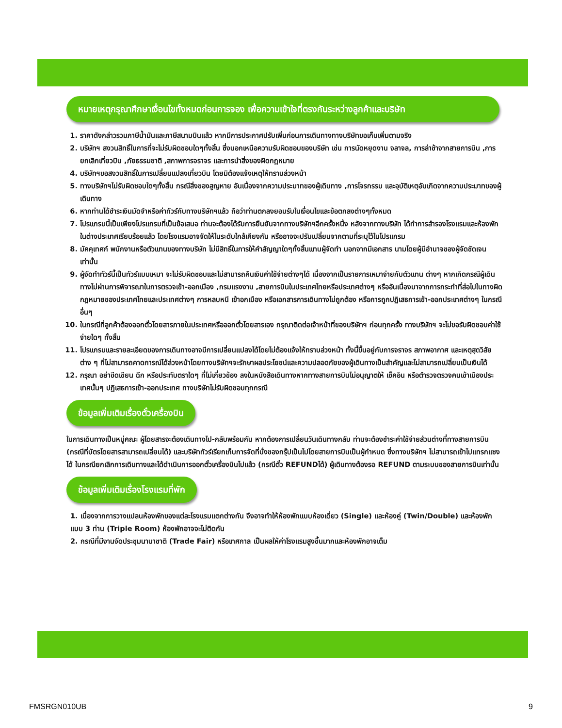หมายเหตุกรุณาศึกษาเงื่อนไขทั้งหมดก่อนการจอง เพื่อความเข้าใจที่ตรงกันระหว่างลูกค้าและบริษัท
1. ราคาดังกล่าวรวมภาษีน้ำมันและภาษีสนามบินแล้ว หากมีการประกาศปรับเพิ่มก่อนการเดินทางทางบริษัทขอเก็บเพิ่มตามจริง
2. บริษัทฯ สงวนสิทธิ์ในการที่จะไม่รับผิดชอบใดๆทั้งสิ้น ซึ่งนอกเหนือความรับผิดชอบของบริษัท เช่น การนัดหยุดงาน จลาจล, การล่าช้าจากสายการบิน ,การยกเลิกเที่ยวบิน ,ภัยธรรมชาติ ,สภาพการจราจร และการนำสิ่งของผิดกฎหมาย
4. บริษัทฯขอสงวนสิทธิ์ในการเปลี่ยนแปลงเที่ยวบิน โดยมิต้องแจ้งเหตุให้ทราบล่วงหน้า
5. ทางบริษัทฯไม่รับผิดชอบใดๆทั้งสิ้น กรณีสิ่งของสูญหาย อันเนื่องจากความประมาทของผู้เดินทาง ,การโจรกรรม และอุบัติเหตุอันเกิดจากความประมาทของผู้เดินทาง
6. หากท่านได้ชำระเงินมัดจำหรือค่าทัวร์กับทางบริษัทฯแล้ว ถือว่าท่านตกลงยอมรับในเงื่อนไขและข้อตกลงต่างๆทั้งหมด
7. โปรแกรมนี้เป็นเพียงโปรแกรมที่เป็นข้อเสนอ ท่านจะต้องได้รับการยืนยันจากทางบริษัทฯอีกครั้งหนึ่ง หลังจากทางบริษัท ได้ทำการสำรองโรงแรมและห้องพักในต่างประเทศเรียบร้อยแล้ว โดยโรงแรมอาจจัดให้ในระดับใกล้เคียงกัน หรืออาจจะปรับเปลี่ยนจากตามที่ระบุไว้ในโปรแกรม
8. มัคคุเทศก์ พนักงานหรือตัวแทนของทางบริษัท ไม่มีสิทธิ์ในการให้คำสัญญาใดๆทั้งสิ้นแทนผู้จัดทำ นอกจากมีเอกสาร นามโดยผู้มีอำนาจของผู้จัดชัดเจนเท่านั้น
9. ผู้จัดทำทัวร์นี้เป็นทัวร์แบบเหมา จะไม่รับผิดชอบและไม่สามารถคืนเงินค่าใช้จ่ายต่างๆได้ เนื่องจากเป็นรายการเหมาจ่ายกับตัวแทน ต่างๆ หากเกิดกรณีผู้เดินทางไม่ผ่านการพิจารณาในการตรวจเข้า-ออกเมือง ,กรมแรงงาน ,สายการบินในประเทศไทยหรือประเทศต่างๆ หรืออันเนื่องมาจากการกระทำที่ส่อไปในทางผิดกฎหมายของประเทศไทยและประเทศต่างๆ การหลบหนี เข้าอกเมือง หรือเอกสารการเดินทางไม่ถูกต้อง หรือการถูกปฏิเสธการเข้า-ออกประเทศต่างๆ ในกรณีอื่นๆ
10. ในกรณีที่ลูกค้าต้องออกตั๋วโดยสารภายในประเทศหรือออกตั๋วโดยสารเอง กรุณาติดต่อเจ้าหน้าที่ของบริษัทฯ ก่อนทุกครั้ง ทางบริษัทฯ จะไม่ขอรับผิดชอบค่าใช้จ่ายใดๆ ทั้งสิ้น
11. โปรแกรมและรายละเอียดของการเดินทางอาจมีการเปลี่ยนแปลงได้โดยไม่ต้องแจ้งให้ทราบล่วงหน้า ทั้งนี้ขึ้นอยู่กับการจราจร สภาพอากาศ และเหตุสุดวิสัยต่าง ๆ ที่ไม่สามารถคาดการณ์ได้ล่วงหน้าโดยทางบริษัทฯจะรักษาผลประโยชน์และความปลอดภัยของผู้เดินทางเป็นสำคัญและไม่สามารถเปลี่ยนเป็นเงินได้
12. กรุณา อย่าขีดเขียน ฉีก หรือประทับตราใดๆ ที่ไม่เกี่ยวข้อง ลงในหนังสือเดินทางหากทางสายการบินไม่อนุญาตให้ เช็คอิน หรือตำรวจตรวจคนเข้าเมืองประเทศนั้นๆ ปฏิเสธการเข้า-ออกประเทศ ทางบริษัทไม่รับผิดชอบทุกกรณี
ข้อมูลเพิ่มเติมเรื่องตั๋วเครื่องบิน
ในการเดินทางเป็นหมู่คณะ ผู้โดยสารจะต้องเดินทางไป-กลับพร้อมกัน หากต้องการเปลี่ยนวันเดินทางกลับ ท่านจะต้องชำระค่าใช้จ่ายส่วนต่างที่ทางสายการบิน (กรณีที่บัตรโดยสารสามารถเปลี่ยนได้) และบริษัททัวร์เรียกเก็บการจัดที่นั่งของกรุ๊ปเป็นไปโดยสายการบินเป็นผู้กำหนด ซึ่งทางบริษัทฯ ไม่สามารถเข้าไปแทรกแซงได้ ในกรณียกเลิกการเดินทางและได้ดำเนินการออกตั๋วเครื่องบินไปแล้ว (กรณีตั๋ว REFUNDได้) ผู้เดินทางต้องรอ REFUND ตามระบบของสายการบินเท่านั้น
ข้อมูลเพิ่มเติมเรื่องโรงแรมที่พัก
1. เนื่องจากการวางแปลนห้องพักของแต่ละโรงแรมแตกต่างกัน จึงอาจทำให้ห้องพักแบบห้องเดี่ยว (Single) และห้องคู่ (Twin/Double) และห้องพักแบบ 3 ท่าน (Triple Room) ห้องพักอาจจะไม่ติดกัน
2. กรณีที่มีงานจัดประชุมนานาชาติ (Trade Fair) หรือเทศกาล เป็นผลให้ค่าโรงแรมสูงขึ้นมากและห้องพักอาจเต็ม
FMSRGN010UB 9